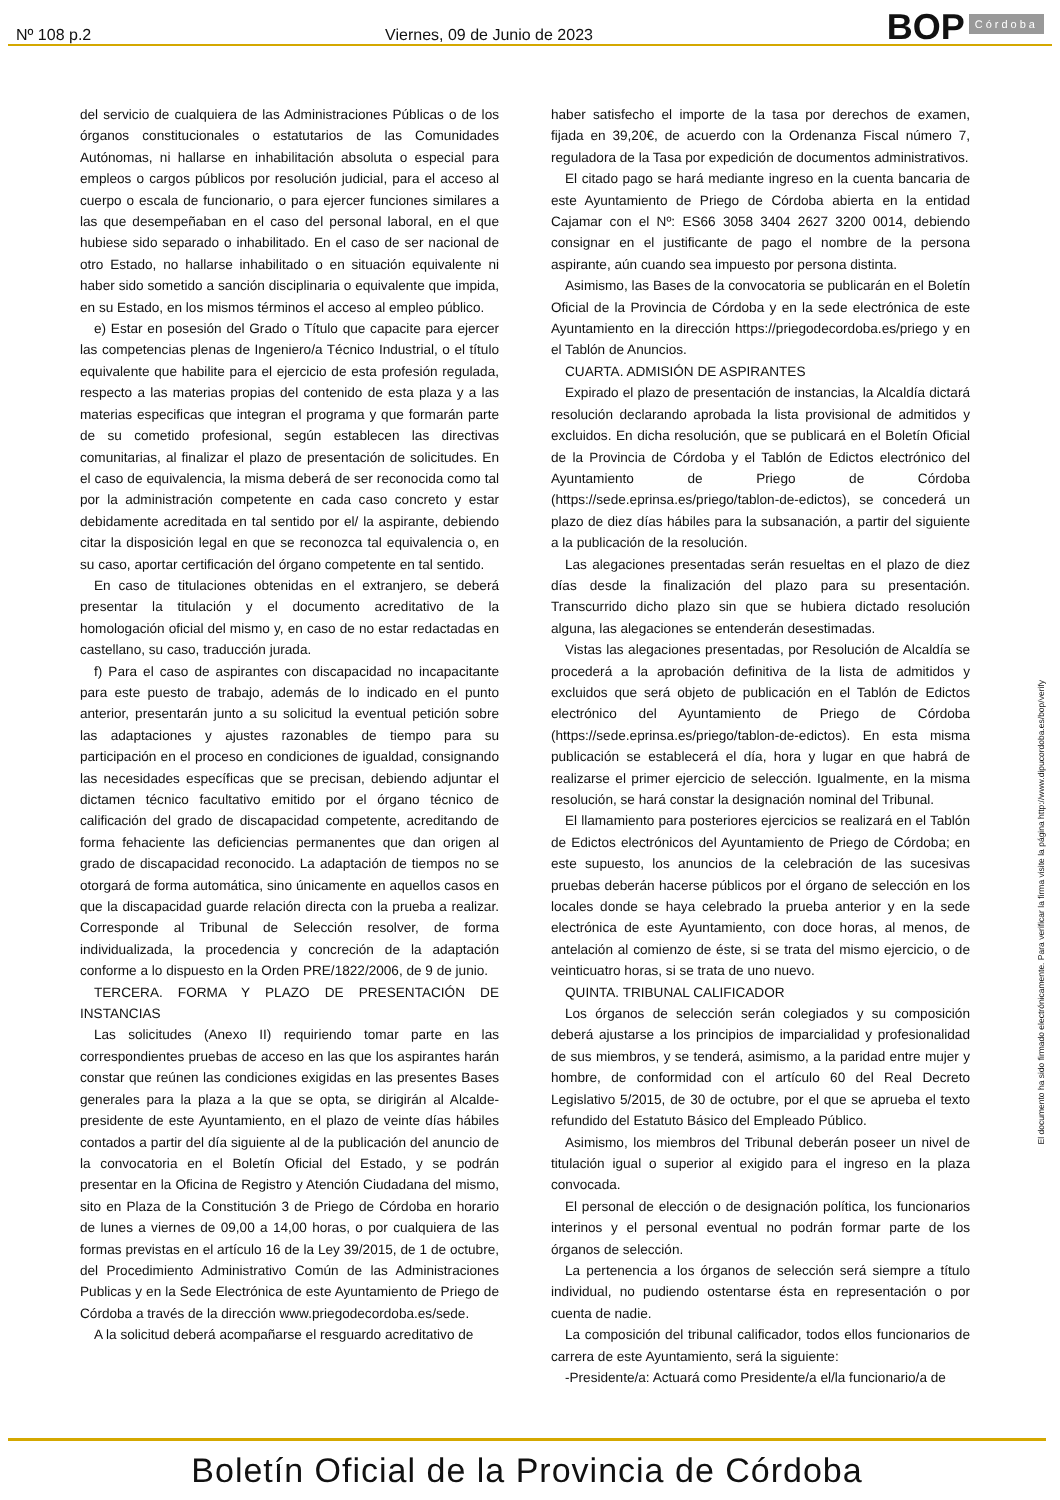Nº 108 p.2 Viernes, 09 de Junio de 2023
BOP Córdoba
del servicio de cualquiera de las Administraciones Públicas o de los órganos constitucionales o estatutarios de las Comunidades Autónomas, ni hallarse en inhabilitación absoluta o especial para empleos o cargos públicos por resolución judicial, para el acceso al cuerpo o escala de funcionario, o para ejercer funciones similares a las que desempeñaban en el caso del personal laboral, en el que hubiese sido separado o inhabilitado. En el caso de ser nacional de otro Estado, no hallarse inhabilitado o en situación equivalente ni haber sido sometido a sanción disciplinaria o equivalente que impida, en su Estado, en los mismos términos el acceso al empleo público.
e) Estar en posesión del Grado o Título que capacite para ejercer las competencias plenas de Ingeniero/a Técnico Industrial, o el título equivalente que habilite para el ejercicio de esta profesión regulada, respecto a las materias propias del contenido de esta plaza y a las materias especificas que integran el programa y que formarán parte de su cometido profesional, según establecen las directivas comunitarias, al finalizar el plazo de presentación de solicitudes. En el caso de equivalencia, la misma deberá de ser reconocida como tal por la administración competente en cada caso concreto y estar debidamente acreditada en tal sentido por el/ la aspirante, debiendo citar la disposición legal en que se reconozca tal equivalencia o, en su caso, aportar certificación del órgano competente en tal sentido.
En caso de titulaciones obtenidas en el extranjero, se deberá presentar la titulación y el documento acreditativo de la homologación oficial del mismo y, en caso de no estar redactadas en castellano, su caso, traducción jurada.
f) Para el caso de aspirantes con discapacidad no incapacitante para este puesto de trabajo, además de lo indicado en el punto anterior, presentarán junto a su solicitud la eventual petición sobre las adaptaciones y ajustes razonables de tiempo para su participación en el proceso en condiciones de igualdad, consignando las necesidades específicas que se precisan, debiendo adjuntar el dictamen técnico facultativo emitido por el órgano técnico de calificación del grado de discapacidad competente, acreditando de forma fehaciente las deficiencias permanentes que dan origen al grado de discapacidad reconocido. La adaptación de tiempos no se otorgará de forma automática, sino únicamente en aquellos casos en que la discapacidad guarde relación directa con la prueba a realizar. Corresponde al Tribunal de Selección resolver, de forma individualizada, la procedencia y concreción de la adaptación conforme a lo dispuesto en la Orden PRE/1822/2006, de 9 de junio.
TERCERA. FORMA Y PLAZO DE PRESENTACIÓN DE INSTANCIAS
Las solicitudes (Anexo II) requiriendo tomar parte en las correspondientes pruebas de acceso en las que los aspirantes harán constar que reúnen las condiciones exigidas en las presentes Bases generales para la plaza a la que se opta, se dirigirán al Alcalde-presidente de este Ayuntamiento, en el plazo de veinte días hábiles contados a partir del día siguiente al de la publicación del anuncio de la convocatoria en el Boletín Oficial del Estado, y se podrán presentar en la Oficina de Registro y Atención Ciudadana del mismo, sito en Plaza de la Constitución 3 de Priego de Córdoba en horario de lunes a viernes de 09,00 a 14,00 horas, o por cualquiera de las formas previstas en el artículo 16 de la Ley 39/2015, de 1 de octubre, del Procedimiento Administrativo Común de las Administraciones Publicas y en la Sede Electrónica de este Ayuntamiento de Priego de Córdoba a través de la dirección www.priegodecordoba.es/sede.
A la solicitud deberá acompañarse el resguardo acreditativo de
haber satisfecho el importe de la tasa por derechos de examen, fijada en 39,20€, de acuerdo con la Ordenanza Fiscal número 7, reguladora de la Tasa por expedición de documentos administrativos.
El citado pago se hará mediante ingreso en la cuenta bancaria de este Ayuntamiento de Priego de Córdoba abierta en la entidad Cajamar con el Nº: ES66 3058 3404 2627 3200 0014, debiendo consignar en el justificante de pago el nombre de la persona aspirante, aún cuando sea impuesto por persona distinta.
Asimismo, las Bases de la convocatoria se publicarán en el Boletín Oficial de la Provincia de Córdoba y en la sede electrónica de este Ayuntamiento en la dirección https://priegodecordoba.es/priego y en el Tablón de Anuncios.
CUARTA. ADMISIÓN DE ASPIRANTES
Expirado el plazo de presentación de instancias, la Alcaldía dictará resolución declarando aprobada la lista provisional de admitidos y excluidos. En dicha resolución, que se publicará en el Boletín Oficial de la Provincia de Córdoba y el Tablón de Edictos electrónico del Ayuntamiento de Priego de Córdoba (https://sede.eprinsa.es/priego/tablon-de-edictos), se concederá un plazo de diez días hábiles para la subsanación, a partir del siguiente a la publicación de la resolución.
Las alegaciones presentadas serán resueltas en el plazo de diez días desde la finalización del plazo para su presentación. Transcurrido dicho plazo sin que se hubiera dictado resolución alguna, las alegaciones se entenderán desestimadas.
Vistas las alegaciones presentadas, por Resolución de Alcaldía se procederá a la aprobación definitiva de la lista de admitidos y excluidos que será objeto de publicación en el Tablón de Edictos electrónico del Ayuntamiento de Priego de Córdoba (https://sede.eprinsa.es/priego/tablon-de-edictos). En esta misma publicación se establecerá el día, hora y lugar en que habrá de realizarse el primer ejercicio de selección. Igualmente, en la misma resolución, se hará constar la designación nominal del Tribunal.
El llamamiento para posteriores ejercicios se realizará en el Tablón de Edictos electrónicos del Ayuntamiento de Priego de Córdoba; en este supuesto, los anuncios de la celebración de las sucesivas pruebas deberán hacerse públicos por el órgano de selección en los locales donde se haya celebrado la prueba anterior y en la sede electrónica de este Ayuntamiento, con doce horas, al menos, de antelación al comienzo de éste, si se trata del mismo ejercicio, o de veinticuatro horas, si se trata de uno nuevo.
QUINTA. TRIBUNAL CALIFICADOR
Los órganos de selección serán colegiados y su composición deberá ajustarse a los principios de imparcialidad y profesionalidad de sus miembros, y se tenderá, asimismo, a la paridad entre mujer y hombre, de conformidad con el artículo 60 del Real Decreto Legislativo 5/2015, de 30 de octubre, por el que se aprueba el texto refundido del Estatuto Básico del Empleado Público.
Asimismo, los miembros del Tribunal deberán poseer un nivel de titulación igual o superior al exigido para el ingreso en la plaza convocada.
El personal de elección o de designación política, los funcionarios interinos y el personal eventual no podrán formar parte de los órganos de selección.
La pertenencia a los órganos de selección será siempre a título individual, no pudiendo ostentarse ésta en representación o por cuenta de nadie.
La composición del tribunal calificador, todos ellos funcionarios de carrera de este Ayuntamiento, será la siguiente:
-Presidente/a: Actuará como Presidente/a el/la funcionario/a de
El documento ha sido firmado electrónicamente. Para verificar la firma visite la página http://www.dipucordoba.es/bop/verify
Boletín Oficial de la Provincia de Córdoba